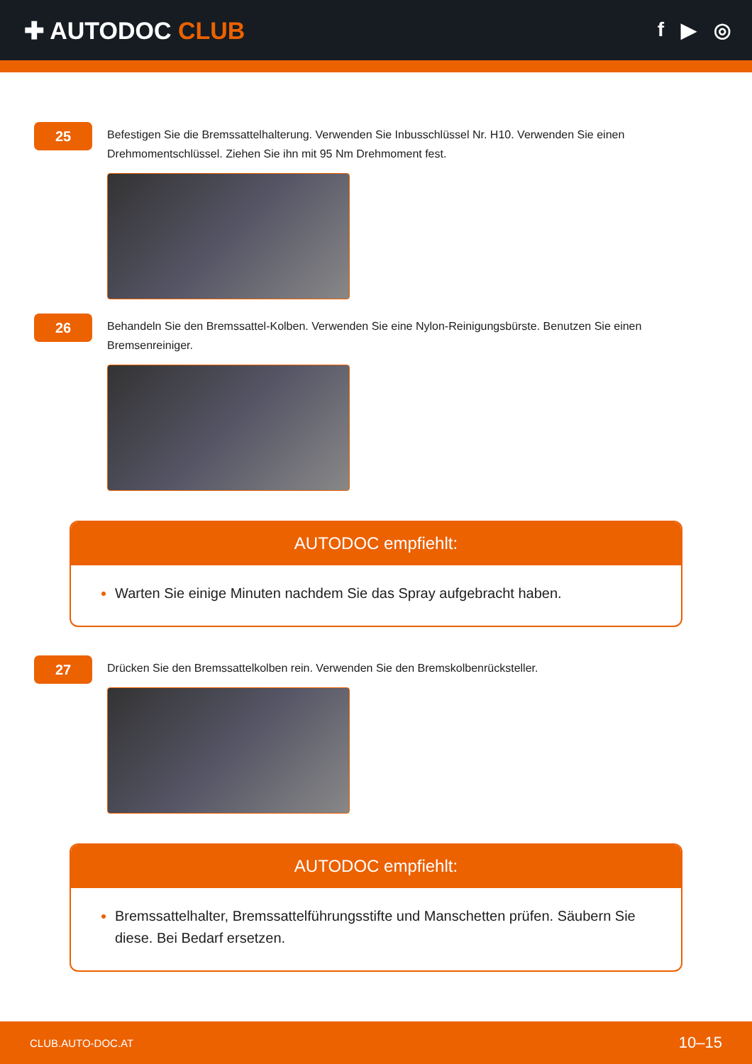✚ AUTODOC CLUB
f ▶ ◎
25
Befestigen Sie die Bremssattelhalterung. Verwenden Sie Inbusschlüssel Nr. H10. Verwenden Sie einen Drehmomentschlüssel. Ziehen Sie ihn mit 95 Nm Drehmoment fest.
26
Behandeln Sie den Bremssattel-Kolben. Verwenden Sie eine Nylon-Reinigungsbürste. Benutzen Sie einen Bremsenreiniger.
AUTODOC empfiehlt:
Warten Sie einige Minuten nachdem Sie das Spray aufgebracht haben.
27
Drücken Sie den Bremssattelkolben rein. Verwenden Sie den Bremskolbenrücksteller.
AUTODOC empfiehlt:
Bremssattelhalter, Bremssattelführungsstifte und Manschetten prüfen. Säubern Sie diese. Bei Bedarf ersetzen.
CLUB.AUTO-DOC.AT 10–15